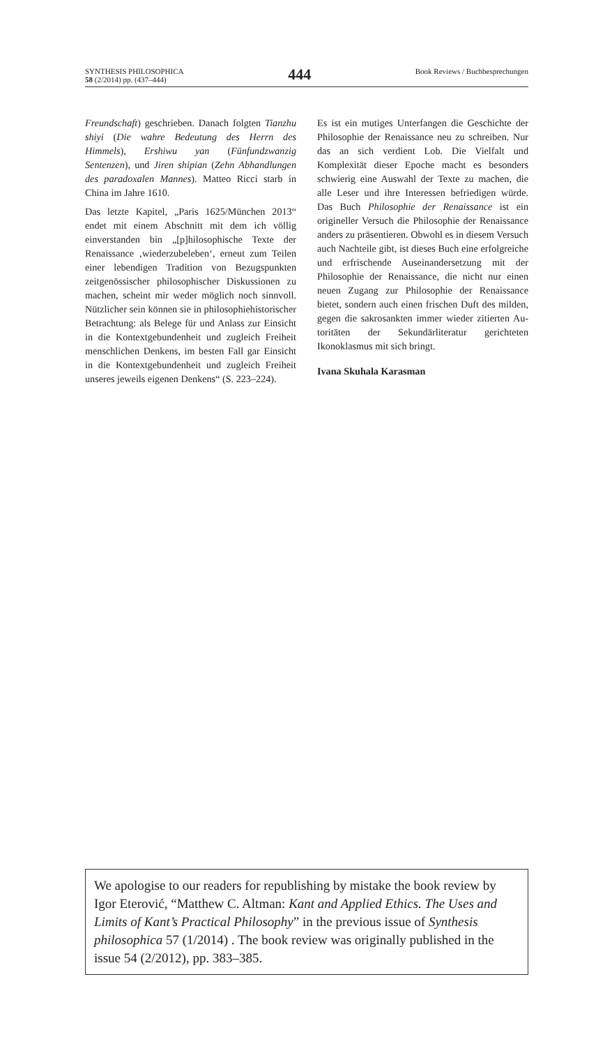SYNTHESIS PHILOSOPHICA
58 (2/2014) pp. (437–444)
444
Book Reviews / Buchbesprechungen
Freundschaft) geschrieben. Danach folgten Tianzhu shiyi (Die wahre Bedeutung des Herrn des Himmels), Ershiwu yan (Fünfund­zwanzig Sentenzen), und Jiren shipian (Zehn Abhandlungen des paradoxalen Mannes). Matteo Ricci starb in China im Jahre 1610.
Das letzte Kapitel, „Paris 1625/München 2013“ endet mit einem Abschnitt mit dem ich völlig einverstanden bin „[p]hilosophische Texte der Renaissance ‚wiederzubeleben‘, erneut zum Teilen einer lebendigen Tradition von Bezugspunkten zeitgenössischer philo­sophischer Diskussionen zu machen, scheint mir weder möglich noch sinnvoll. Nützlicher sein können sie in philosophiehistorischer Betrachtung: als Belege für und Anlass zur Einsicht in die Kontextgebundenheit und zugleich Freiheit menschlichen Denkens, im besten Fall gar Einsicht in die Kontextgebun­denheit und zugleich Freiheit unseres jeweils eigenen Denkens“ (S. 223–224).
Es ist ein mutiges Unterfangen die Geschich­te der Philosophie der Renaissance neu zu schreiben. Nur das an sich verdient Lob. Die Vielfalt und Komplexität dieser Epoche macht es besonders schwierig eine Auswahl der Texte zu machen, die alle Leser und ihre Interessen befriedigen würde. Das Buch Phi­losophie der Renaissance ist ein origineller Versuch die Philosophie der Renaissance anders zu präsentieren. Obwohl es in diesem Versuch auch Nachteile gibt, ist dieses Buch eine erfolgreiche und erfrischende Auseinan­dersetzung mit der Philosophie der Renais­sance, die nicht nur einen neuen Zugang zur Philosophie der Renaissance bietet, sondern auch einen frischen Duft des milden, gegen die sakrosankten immer wieder zitierten Au­toritäten der Sekundärliteratur gerichteten Ikonoklasmus mit sich bringt.
Ivana Skuhala Karasman
We apologise to our readers for republishing by mistake the book review by Igor Eterović, “Matthew C. Altman: Kant and Applied Ethics. The Uses and Limits of Kant’s Practical Philosophy” in the previous issue of Synthe­sis philosophica 57 (1/2014) . The book review was originally published in the issue 54 (2/2012), pp. 383–385.